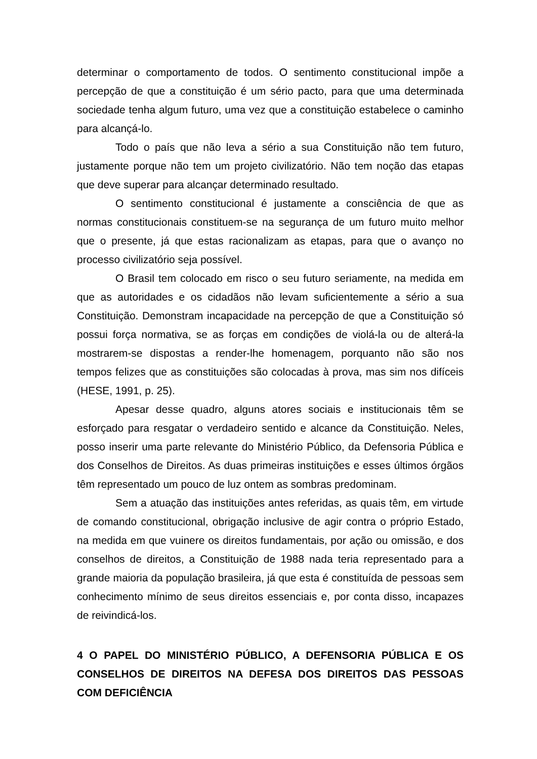determinar o comportamento de todos. O sentimento constitucional impõe a percepção de que a constituição é um sério pacto, para que uma determinada sociedade tenha algum futuro, uma vez que a constituição estabelece o caminho para alcançá-lo.
Todo o país que não leva a sério a sua Constituição não tem futuro, justamente porque não tem um projeto civilizatório. Não tem noção das etapas que deve superar para alcançar determinado resultado.
O sentimento constitucional é justamente a consciência de que as normas constitucionais constituem-se na segurança de um futuro muito melhor que o presente, já que estas racionalizam as etapas, para que o avanço no processo civilizatório seja possível.
O Brasil tem colocado em risco o seu futuro seriamente, na medida em que as autoridades e os cidadãos não levam suficientemente a sério a sua Constituição. Demonstram incapacidade na percepção de que a Constituição só possui força normativa, se as forças em condições de violá-la ou de alterá-la mostrarem-se dispostas a render-lhe homenagem, porquanto não são nos tempos felizes que as constituições são colocadas à prova, mas sim nos difíceis (HESE, 1991, p. 25).
Apesar desse quadro, alguns atores sociais e institucionais têm se esforçado para resgatar o verdadeiro sentido e alcance da Constituição. Neles, posso inserir uma parte relevante do Ministério Público, da Defensoria Pública e dos Conselhos de Direitos. As duas primeiras instituições e esses últimos órgãos têm representado um pouco de luz ontem as sombras predominam.
Sem a atuação das instituições antes referidas, as quais têm, em virtude de comando constitucional, obrigação inclusive de agir contra o próprio Estado, na medida em que vuinere os direitos fundamentais, por ação ou omissão, e dos conselhos de direitos, a Constituição de 1988 nada teria representado para a grande maioria da população brasileira, já que esta é constituída de pessoas sem conhecimento mínimo de seus direitos essenciais e, por conta disso, incapazes de reivindicá-los.
4 O PAPEL DO MINISTÉRIO PÚBLICO, A DEFENSORIA PÚBLICA E OS CONSELHOS DE DIREITOS NA DEFESA DOS DIREITOS DAS PESSOAS COM DEFICIÊNCIA